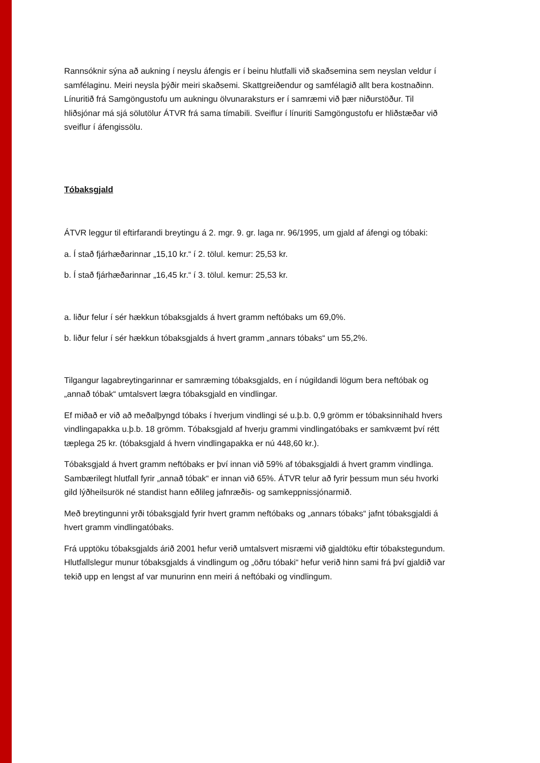Rannsóknir sýna að aukning í neyslu áfengis er í beinu hlutfalli við skaðsemina sem neyslan veldur í samfélaginu. Meiri neysla þýðir meiri skaðsemi. Skattgreiðendur og samfélagið allt bera kostnaðinn. Línuritið frá Samgöngustofu um aukningu ölvunaraksturs er í samræmi við þær niðurstöður. Til hliðsjónar má sjá sölutölur ÁTVR frá sama tímabili. Sveiflur í línuriti Samgöngustofu er hliðstæðar við sveiflur í áfengissölu.
Tóbaksgjald
ÁTVR leggur til eftirfarandi breytingu á 2. mgr. 9. gr. laga nr. 96/1995, um gjald af áfengi og tóbaki:
a. Í stað fjárhæðarinnar „15,10 kr.“ í 2. tölul. kemur: 25,53 kr.
b. Í stað fjárhæðarinnar „16,45 kr.“ í 3. tölul. kemur: 25,53 kr.
a. liður felur í sér hækkun tóbaksgjalds á hvert gramm neftóbaks um 69,0%.
b. liður felur í sér hækkun tóbaksgjalds á hvert gramm „annars tóbaks“ um 55,2%.
Tilgangur lagabreytingarinnar er samræming tóbaksgjalds, en í núgildandi lögum bera neftóbak og „annað tóbak“ umtalsvert lægra tóbaksgjald en vindlingar.
Ef miðað er við að meðalþyngd tóbaks í hverjum vindlingi sé u.þ.b. 0,9 grömm er tóbaksinnihald hvers vindlingapakka u.þ.b. 18 grömm. Tóbaksgjald af hverju grammi vindlingatóbaks er samkvæmt því rétt tæplega 25 kr. (tóbaksgjald á hvern vindlingapakka er nú 448,60 kr.).
Tóbaksgjald á hvert gramm neftóbaks er því innan við 59% af tóbaksgjaldi á hvert gramm vindlinga. Sambærilegt hlutfall fyrir „annað tóbak“ er innan við 65%. ÁTVR telur að fyrir þessum mun séu hvorki gild lýðheilsurök né standist hann eðlileg jafnræðis- og samkeppnissjónarmið.
Með breytingunni yrði tóbaksgjald fyrir hvert gramm neftóbaks og „annars tóbaks“ jafnt tóbaksgjaldi á hvert gramm vindlingatóbaks.
Frá upptöku tóbaksgjalds árið 2001 hefur verið umtalsvert misræmi við gjaldtöku eftir tóbakstegundum. Hlutfallslegur munur tóbaksgjalds á vindlingum og „öðru tóbaki“ hefur verið hinn sami frá því gjaldið var tekið upp en lengst af var munurinn enn meiri á neftóbaki og vindlingum.